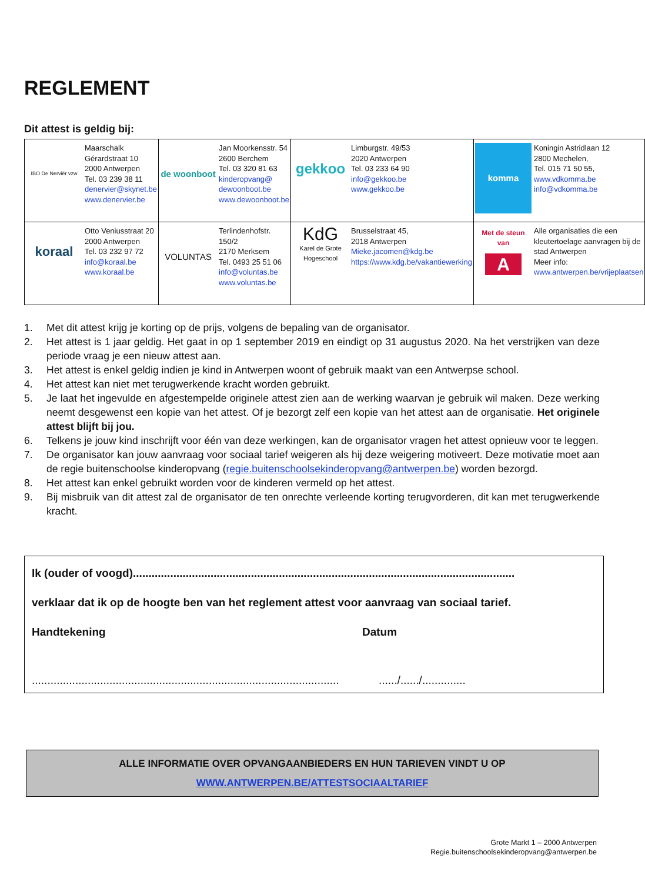REGLEMENT
Dit attest is geldig bij:
| IBO De Nerviër vzw Maarschalk Gérardstraat 10 2000 Antwerpen Tel. 03 239 38 11 denervier@skynet.be www.denervier.be | de woonboot Jan Moorkensstr. 54 2600 Berchem Tel. 03 320 81 63 kinderopvang@ dewoonboot.be www.dewoonboot.be | gekkoo Limburgstr. 49/53 2020 Antwerpen Tel. 03 233 64 90 info@gekkoo.be www.gekkoo.be | komma Koningin Astridlaan 12 2800 Mechelen, Tel. 015 71 50 55, www.vdkomma.be info@vdkomma.be |
| koraal Otto Veniusstraat 20 2000 Antwerpen Tel. 03 232 97 72 info@koraal.be www.koraal.be | VOLUNTAS Terlindenhofstr. 150/2 2170 Merksem Tel. 0493 25 51 06 info@voluntas.be www.voluntas.be | KdG Karel de Grote Hogeschool Brusselstraat 45, 2018 Antwerpen Mieke.jacomen@kdg.be https://www.kdg.be/vakantiewerking | Met de steun van A Alle organisaties die een kleutertoelage aanvragen bij de stad Antwerpen Meer info: www.antwerpen.be/vrijeplaatsen |
1. Met dit attest krijg je korting op de prijs, volgens de bepaling van de organisator.
2. Het attest is 1 jaar geldig. Het gaat in op 1 september 2019 en eindigt op 31 augustus 2020. Na het verstrijken van deze periode vraag je een nieuw attest aan.
3. Het attest is enkel geldig indien je kind in Antwerpen woont of gebruik maakt van een Antwerpse school.
4. Het attest kan niet met terugwerkende kracht worden gebruikt.
5. Je laat het ingevulde en afgestempelde originele attest zien aan de werking waarvan je gebruik wil maken. Deze werking neemt desgewenst een kopie van het attest. Of je bezorgt zelf een kopie van het attest aan de organisatie. Het originele attest blijft bij jou.
6. Telkens je jouw kind inschrijft voor één van deze werkingen, kan de organisator vragen het attest opnieuw voor te leggen.
7. De organisator kan jouw aanvraag voor sociaal tarief weigeren als hij deze weigering motiveert. Deze motivatie moet aan de regie buitenschoolse kinderopvang (regie.buitenschoolsekinderopvang@antwerpen.be) worden bezorgd.
8. Het attest kan enkel gebruikt worden voor de kinderen vermeld op het attest.
9. Bij misbruik van dit attest zal de organisator de ten onrechte verleende korting terugvorderen, dit kan met terugwerkende kracht.
Ik (ouder of voogd)...........................................................................................................................
verklaar dat ik op de hoogte ben van het reglement attest voor aanvraag van sociaal tarief.
Handtekening Datum
........................................................................................................./....../..............
ALLE INFORMATIE OVER OPVANGAANBIEDERS EN HUN TARIEVEN VINDT U OP
WWW.ANTWERPEN.BE/ATTESTSOCIAALTARIEF
Grote Markt 1 – 2000 Antwerpen
Regie.buitenschoolsekinderopvang@antwerpen.be